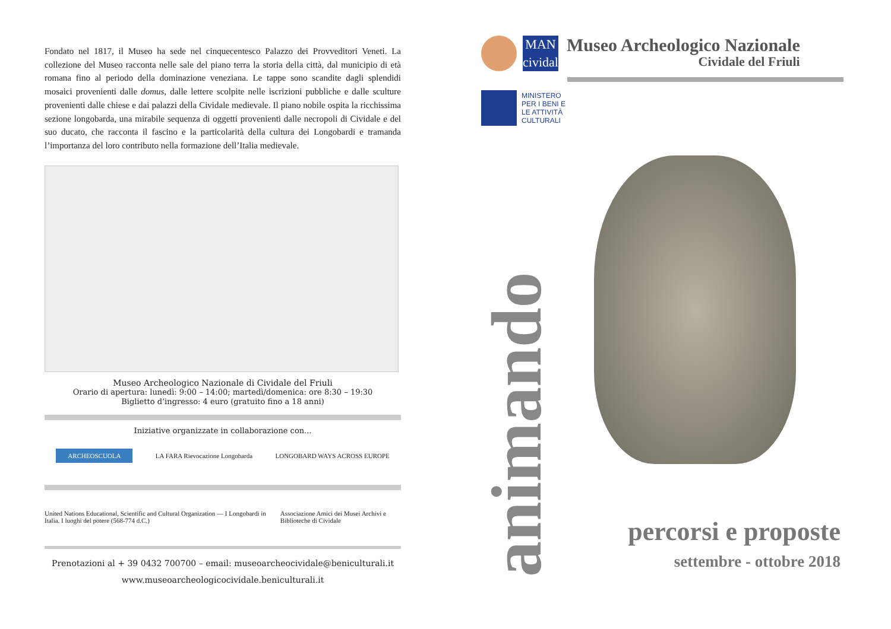Fondato nel 1817, il Museo ha sede nel cinquecentesco Palazzo dei Provveditori Veneti. La collezione del Museo racconta nelle sale del piano terra la storia della città, dal municipio di età romana fino al periodo della dominazione veneziana. Le tappe sono scandite dagli splendidi mosaici provenienti dalle domus, dalle lettere scolpite nelle iscrizioni pubbliche e dalle sculture provenienti dalle chiese e dai palazzi della Cividale medievale. Il piano nobile ospita la ricchissima sezione longobarda, una mirabile sequenza di oggetti provenienti dalle necropoli di Cividale e del suo ducato, che racconta il fascino e la particolarità della cultura dei Longobardi e tramanda l’importanza del loro contributo nella formazione dell’Italia medievale.
Museo Archeologico Nazionale di Cividale del Friuli
Orario di apertura: lunedì: 9:00 – 14:00; martedì/domenica: ore 8:30 – 19:30
Biglietto d’ingresso: 4 euro (gratuito fino a 18 anni)
Iniziative organizzate in collaborazione con...
ARCHEOSCUOLA LA FARA Rievocazione Longobarda LONGOBARD WAYS ACROSS EUROPE
United Nations Educational, Scientific and Cultural Organization — I Longobardi in Italia. I luoghi del potere (568-774 d.C.) Associazione Amici dei Musei Archivi e Biblioteche di Cividale
Prenotazioni al + 39 0432 700700 – email: museoarcheocividale@beniculturali.it
www.museoarcheologicocividale.beniculturali.it
MAN
cividale
Museo Archeologico Nazionale
Cividale del Friuli
MINISTERO
PER I BENI E
LE ATTIVITÀ
CULTURALI
animando
percorsi e proposte
settembre - ottobre 2018